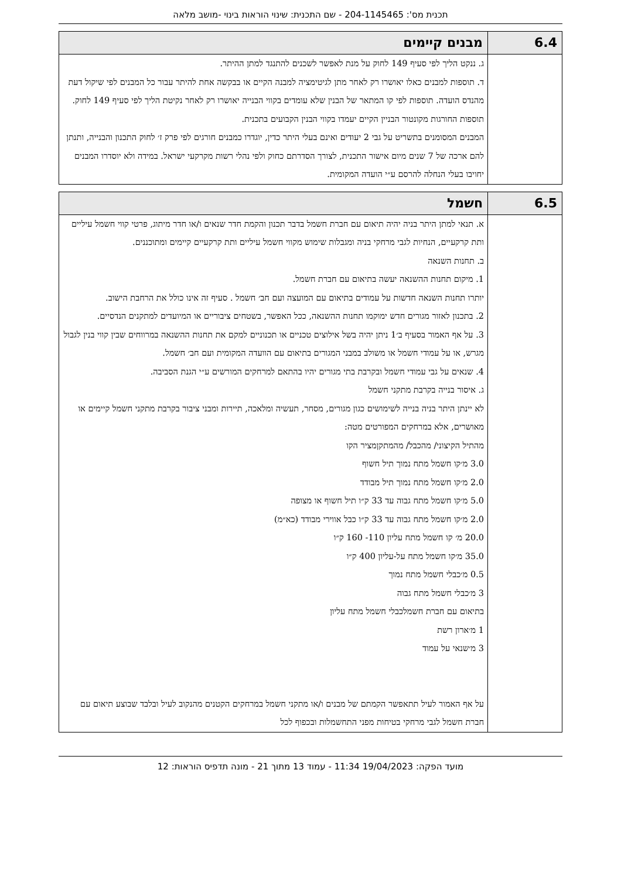תכנית מס': 204-1145465 - שם התכנית: שינוי הוראות בינוי -מושב מלאה
| 6.4 | מבנים קיימים |
| --- | --- |
| | ג. ננקט הליך לפי סעיף 149 לחוק על מנת לאפשר לשכנים להתנגד למתן ההיתר. ד. תוספות למבנים כאלו יאושרו רק לאחר מתן לגיטימציה למבנה הקיים או בבקשה אחת להיתר עבור כל המבנים לפי שיקול דעת מהנדס הועדה. תוספות לפי קו המתאר של הבנין שלא עומדים בקווי הבנייה יאושרו רק לאחר נקיטת הליך לפי סעיף 149 לחוק. תוספות החורגות מקונטור הבניין הקיים יעמדו בקווי הבנין הקבועים בתכנית. המבנים המסומנים בתשריט על גבי 2 יעודים ואינם בעלי היתר כדין, יוגדרו כמבנים חורגים לפי פרק ז׳ לחוק התכנון והבנייה, ותנתן להם ארכה של 7 שנים מיום אישור התכנית, לצורך הסדרתם כחוק ולפי נהלי רשות מקרקעי ישראל. במידה ולא יוסדרו המבנים יחויבו בעלי הנחלה להרסם ע״י הועדה המקומית. |
| 6.5 | חשמל |
| --- | --- |
| | א. תנאי למתן היתר בניה יהיה תיאום עם חברת חשמל בדבר תכנון והקמת חדר שנאים ו/או חדר מיתוג, פרטי קווי חשמל עיליים ותת קרקעיים, הנחיות לגבי מרחקי בניה ומגבלות שימוש מקווי חשמל עיליים ותת קרקעיים קיימים ומתוכננים. ב. תחנות השנאה 1. מיקום תחנות ההשנאה יעשה בתיאום עם חברת חשמל. יותרו תחנות השנאה חדשות על עמודים בתיאום עם המועצה ועם חב׳ חשמל . סעיף זה אינו כולל את הרחבת הישוב. 2. בתכנון לאזור מגורים חדש ימוקמו תחנות ההשנאה, ככל האפשר, בשטחים ציבוריים או המיועדים למתקנים הנדסיים. 3. על אף האמור בסעיף ב׳1 ניתן יהיה בשל אילוצים טכניים או תכנוניים למקם את תחנות ההשנאה במרווחים שבין קווי בנין לגבול מגרש, או על עמודי חשמל או משולב במבני המגורים בתיאום עם הוועדה המקומית ועם חב׳ חשמל. 4. שנאים על גבי עמודי חשמל ובקרבת בתי מגורים יהיו בהתאם למרחקים המורשים ע״י הגנת הסביבה. ג. איסור בנייה בקרבת מתקני חשמל לא יינתן היתר בניה בנייה לשימושים כגון מגורים, מסחר, תעשיה ומלאכה, תיירות ומבני ציבור בקרבת מתקני חשמל קיימים או מאושרים, אלא במרחקים המפורטים מטה: מהתיל הקיצוני/ מהכבל/ מהמתקןמציר הקו 3.0 מ׳קו חשמל מתח נמוך תיל חשוף 2.0 מ׳קו חשמל מתח נמוך תיל מבודד 5.0 מ׳קו חשמל מתח גבוה עד 33 ק״ו תיל חשוף או מצופה 2.0 מ׳קו חשמל מתח גבוה עד 33 ק״ו כבל אווירי מבודד (כא״מ) 20.0 מ׳ קו חשמל מתח עליון 110- 160 ק״ו 35.0 מ׳קו חשמל מתח על-עליון 400 ק״ו 0.5 מ׳כבלי חשמל מתח נמוך 3 מ׳כבלי חשמל מתח גבוה בתיאום עם חברת חשמלכבלי חשמל מתח עליון 1 מ׳ארון רשת 3 מ׳שנאי על עמוד על אף האמור לעיל תתאפשר הקמתם של מבנים ו/או מתקני חשמל במרחקים הקטנים מהנקוב לעיל ובלבד שבוצע תיאום עם חברת חשמל לגבי מרחקי בטיחות מפני התחשמלות ובכפוף לכל |
מועד הפקה: 19/04/2023 11:34 - עמוד 13 מתוך 21 - מונה תדפיס הוראות: 12